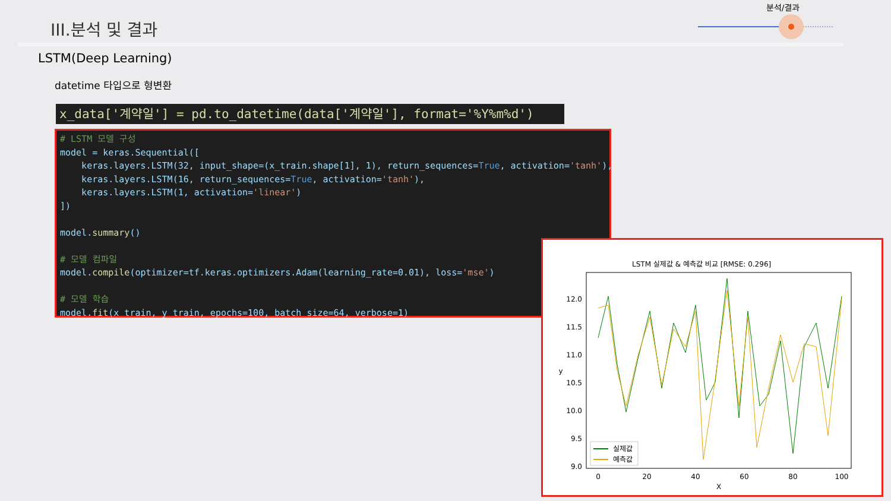III.분석 및 결과
분석/결과
LSTM(Deep Learning)
datetime 타입으로 형변환
x_data['계약일'] = pd.to_datetime(data['계약일'], format='%Y%m%d')
# LSTM 모델 구성 model = keras.Sequential([ keras.layers.LSTM(32, input_shape=(x_train.shape[1], 1), return_sequences=True, activation='tanh'), keras.layers.LSTM(16, return_sequences=True, activation='tanh'), keras.layers.LSTM(1, activation='linear') ]) model.summary() # 모델 컴파일 model.compile(optimizer=tf.keras.optimizers.Adam(learning_rate=0.01), loss='mse') # 모델 학습 model.fit(x_train, y_train, epochs=100, batch_size=64, verbose=1)
LSTM 실제값 & 예측값 비교 [RMSE: 0.296]
12.0
11.5
11.0
10.5
10.0
9.5
9.0
0
20
40
60
80
100
X
y
실제값
예측값